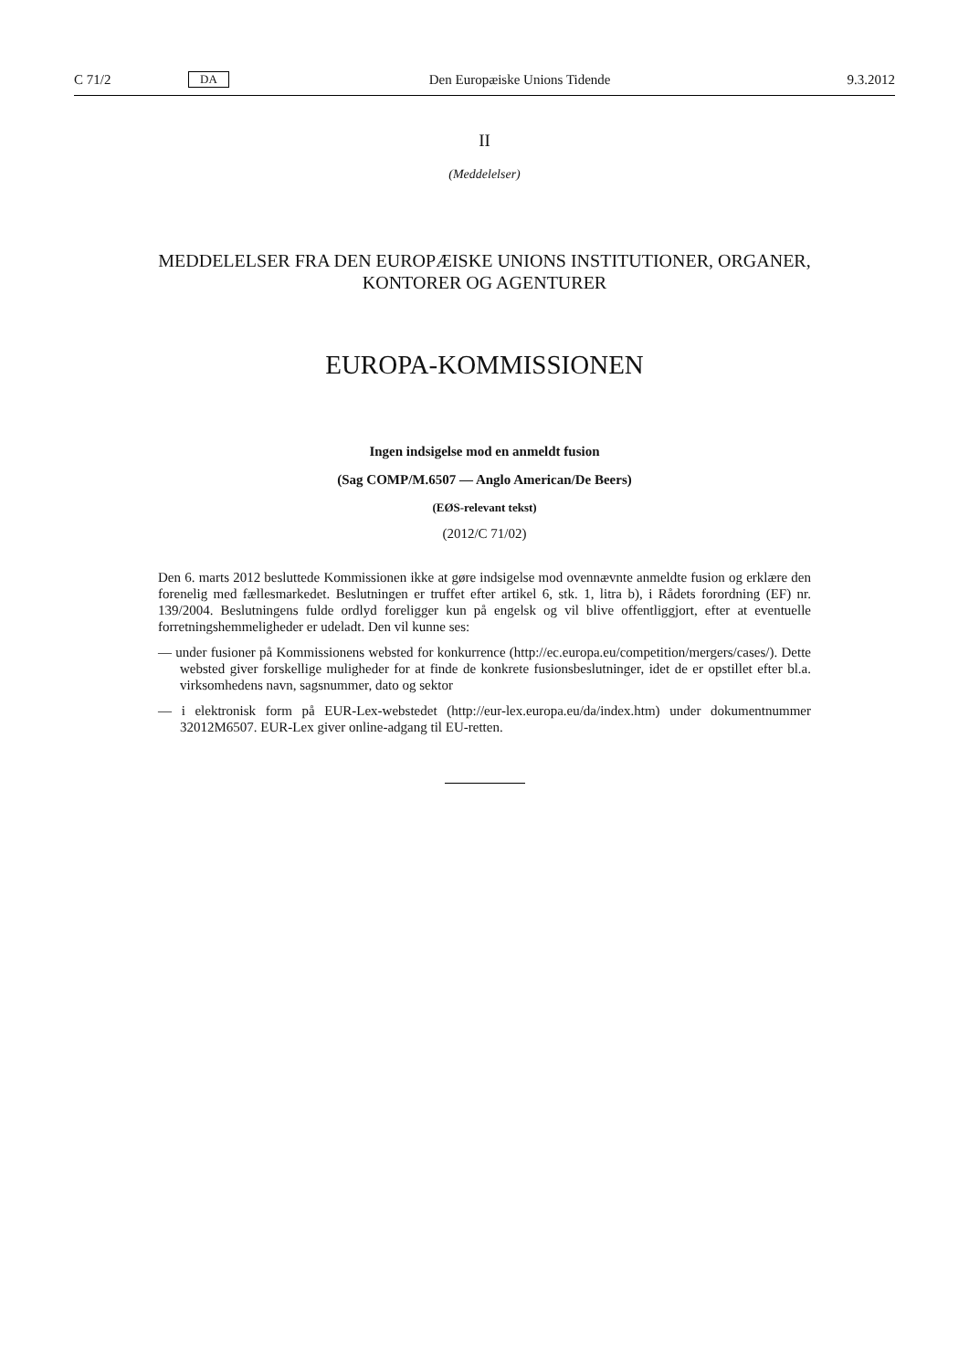C 71/2 DA Den Europæiske Unions Tidende 9.3.2012
II
(Meddelelser)
MEDDELELSER FRA DEN EUROPÆISKE UNIONS INSTITUTIONER, ORGANER,
KONTORER OG AGENTURER
EUROPA-KOMMISSIONEN
Ingen indsigelse mod en anmeldt fusion
(Sag COMP/M.6507 — Anglo American/De Beers)
(EØS-relevant tekst)
(2012/C 71/02)
Den 6. marts 2012 besluttede Kommissionen ikke at gøre indsigelse mod ovennævnte anmeldte fusion og erklære den forenelig med fællesmarkedet. Beslutningen er truffet efter artikel 6, stk. 1, litra b), i Rådets forordning (EF) nr. 139/2004. Beslutningens fulde ordlyd foreligger kun på engelsk og vil blive offentliggjort, efter at eventuelle forretningshemmeligheder er udeladt. Den vil kunne ses:
— under fusioner på Kommissionens websted for konkurrence (http://ec.europa.eu/competition/mergers/cases/). Dette websted giver forskellige muligheder for at finde de konkrete fusionsbeslutninger, idet de er opstillet efter bl.a. virksomhedens navn, sagsnummer, dato og sektor
— i elektronisk form på EUR-Lex-webstedet (http://eur-lex.europa.eu/da/index.htm) under dokumentnummer 32012M6507. EUR-Lex giver online-adgang til EU-retten.